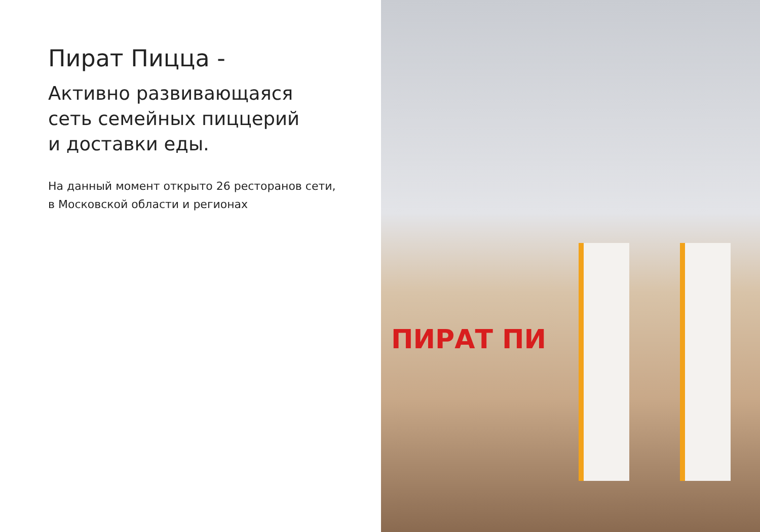Пират Пицца -
Активно развивающаяся
сеть семейных пиццерий
и доставки еды.
На данный момент открыто 26 ресторанов сети,
в Московской области и регионах
ПИРАТ ПИ